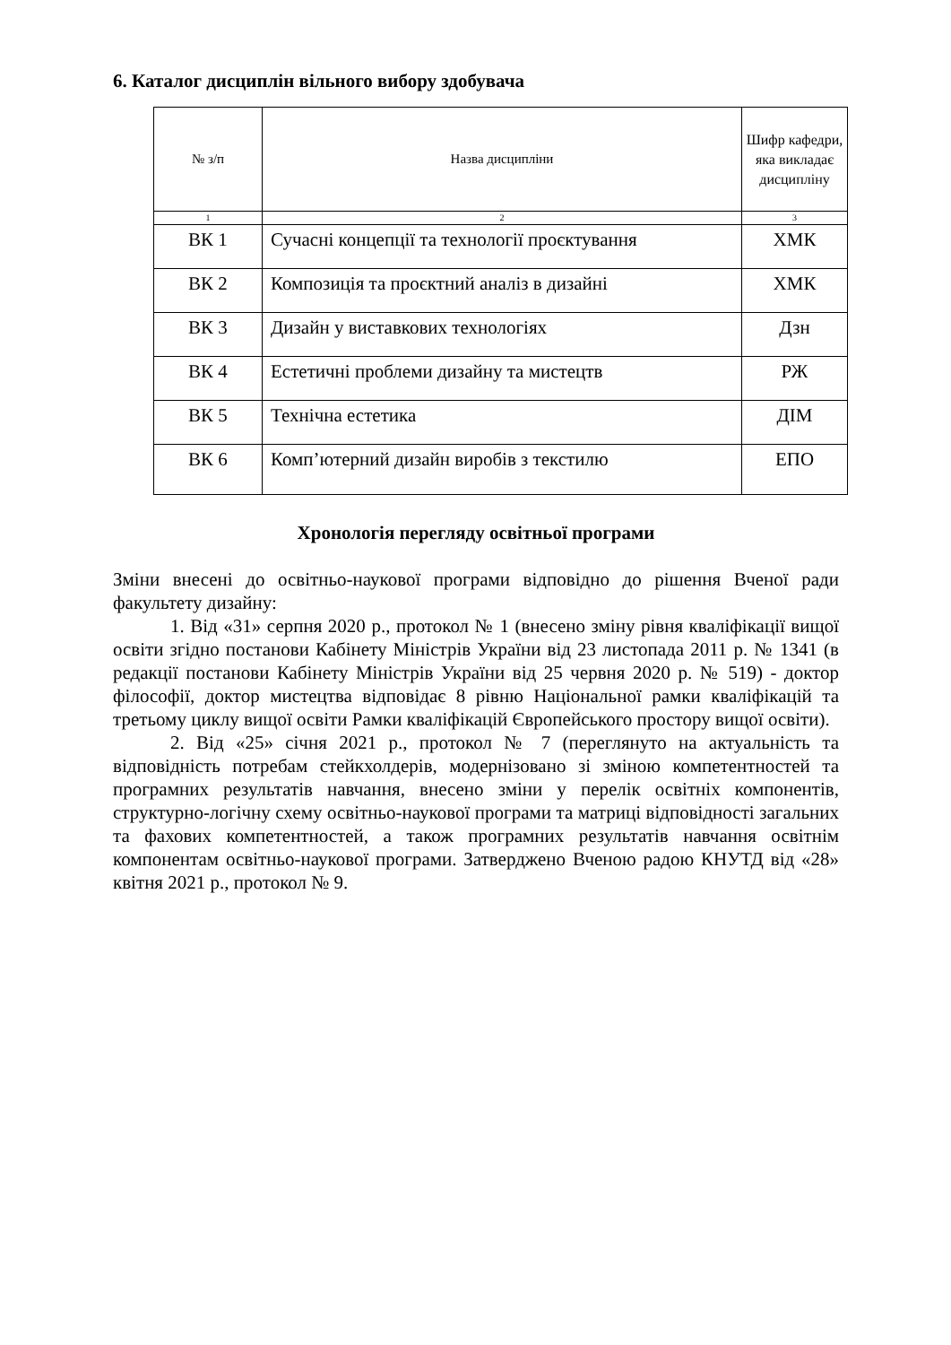6. Каталог дисциплін вільного вибору здобувача
| № з/п | Назва дисципліни | Шифр кафедри, яка викладає дисципліну |
| --- | --- | --- |
| 1 | 2 | 3 |
| ВК 1 | Сучасні концепції та технології проєктування | ХМК |
| ВК 2 | Композиція та проєктний аналіз в дизайні | ХМК |
| ВК 3 | Дизайн у виставкових технологіях | Дзн |
| ВК 4 | Естетичні проблеми дизайну та мистецтв | РЖ |
| ВК 5 | Технічна естетика | ДІМ |
| ВК 6 | Комп’ютерний дизайн виробів з текстилю | ЕПО |
Хронологія перегляду освітньої програми
Зміни внесені до освітньо-наукової програми відповідно до рішення Вченої ради факультету дизайну:
1. Від «31» серпня 2020 р., протокол № 1 (внесено зміну рівня кваліфікації вищої освіти згідно постанови Кабінету Міністрів України від 23 листопада 2011 р. № 1341 (в редакції постанови Кабінету Міністрів України від 25 червня 2020 р. № 519) - доктор філософії, доктор мистецтва відповідає 8 рівню Національної рамки кваліфікацій та третьому циклу вищої освіти Рамки кваліфікацій Європейського простору вищої освіти).
2. Від «25» січня 2021 р., протокол № 7 (переглянуто на актуальність та відповідність потребам стейкхолдерів, модернізовано зі зміною компетентностей та програмних результатів навчання, внесено зміни у перелік освітніх компонентів, структурно-логічну схему освітньо-наукової програми та матриці відповідності загальних та фахових компетентностей, а також програмних результатів навчання освітнім компонентам освітньо-наукової програми. Затверджено Вченою радою КНУТД від «28» квітня 2021 р., протокол № 9.